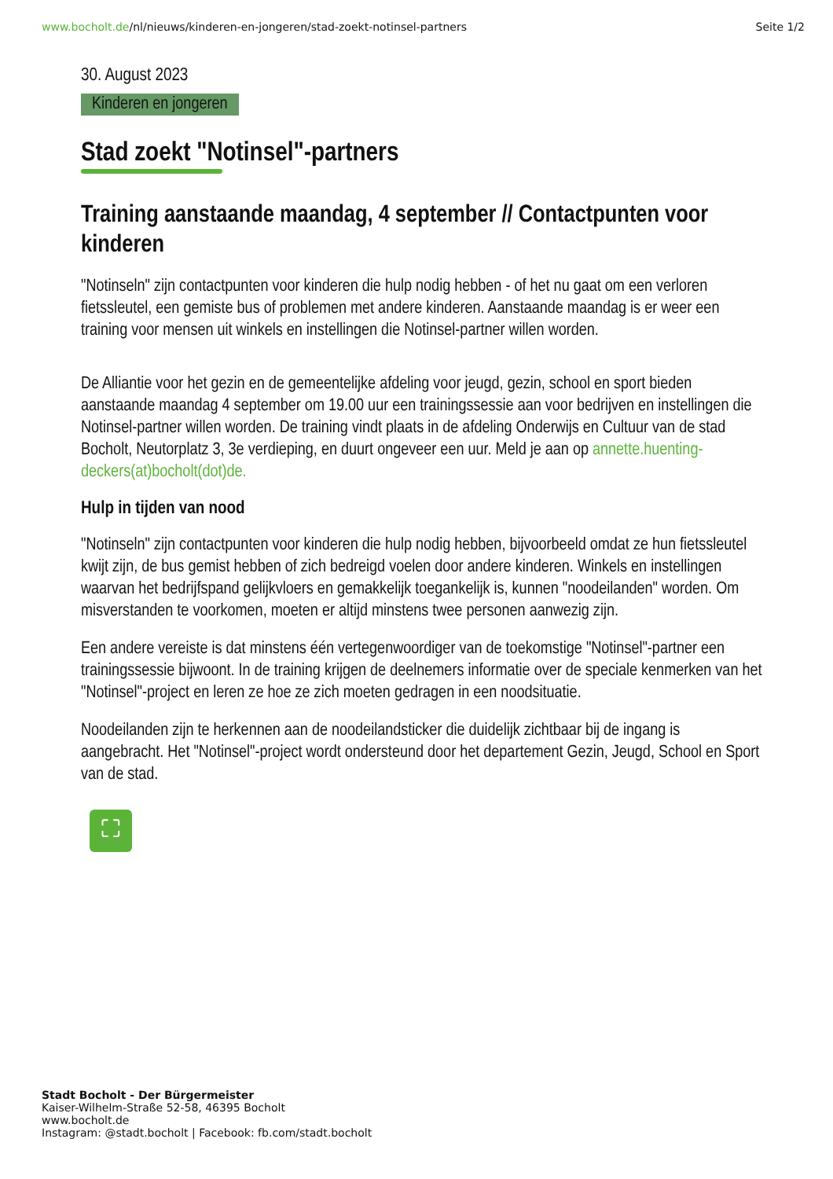www.bocholt.de/nl/nieuws/kinderen-en-jongeren/stad-zoekt-notinsel-partners
Seite 1/2
30. August 2023
Kinderen en jongeren
Stad zoekt "Notinsel"-partners
Training aanstaande maandag, 4 september // Contactpunten voor kinderen
"Notinseln" zijn contactpunten voor kinderen die hulp nodig hebben - of het nu gaat om een verloren fietssleutel, een gemiste bus of problemen met andere kinderen. Aanstaande maandag is er weer een training voor mensen uit winkels en instellingen die Notinsel-partner willen worden.
De Alliantie voor het gezin en de gemeentelijke afdeling voor jeugd, gezin, school en sport bieden aanstaande maandag 4 september om 19.00 uur een trainingssessie aan voor bedrijven en instellingen die Notinsel-partner willen worden. De training vindt plaats in de afdeling Onderwijs en Cultuur van de stad Bocholt, Neutorplatz 3, 3e verdieping, en duurt ongeveer een uur. Meld je aan op annette.huenting-deckers(at)bocholt(dot)de.
Hulp in tijden van nood
"Notinseln" zijn contactpunten voor kinderen die hulp nodig hebben, bijvoorbeeld omdat ze hun fietssleutel kwijt zijn, de bus gemist hebben of zich bedreigd voelen door andere kinderen. Winkels en instellingen waarvan het bedrijfspand gelijkvloers en gemakkelijk toegankelijk is, kunnen "noodeilanden" worden. Om misverstanden te voorkomen, moeten er altijd minstens twee personen aanwezig zijn.
Een andere vereiste is dat minstens één vertegenwoordiger van de toekomstige "Notinsel"-partner een trainingssessie bijwoont. In de training krijgen de deelnemers informatie over de speciale kenmerken van het "Notinsel"-project en leren ze hoe ze zich moeten gedragen in een noodsituatie.
Noodeilanden zijn te herkennen aan de noodeilandsticker die duidelijk zichtbaar bij de ingang is aangebracht. Het "Notinsel"-project wordt ondersteund door het departement Gezin, Jeugd, School en Sport van de stad.
⛶
Stadt Bocholt - Der Bürgermeister
Kaiser-Wilhelm-Straße 52-58, 46395 Bocholt
www.bocholt.de
Instagram: @stadt.bocholt | Facebook: fb.com/stadt.bocholt